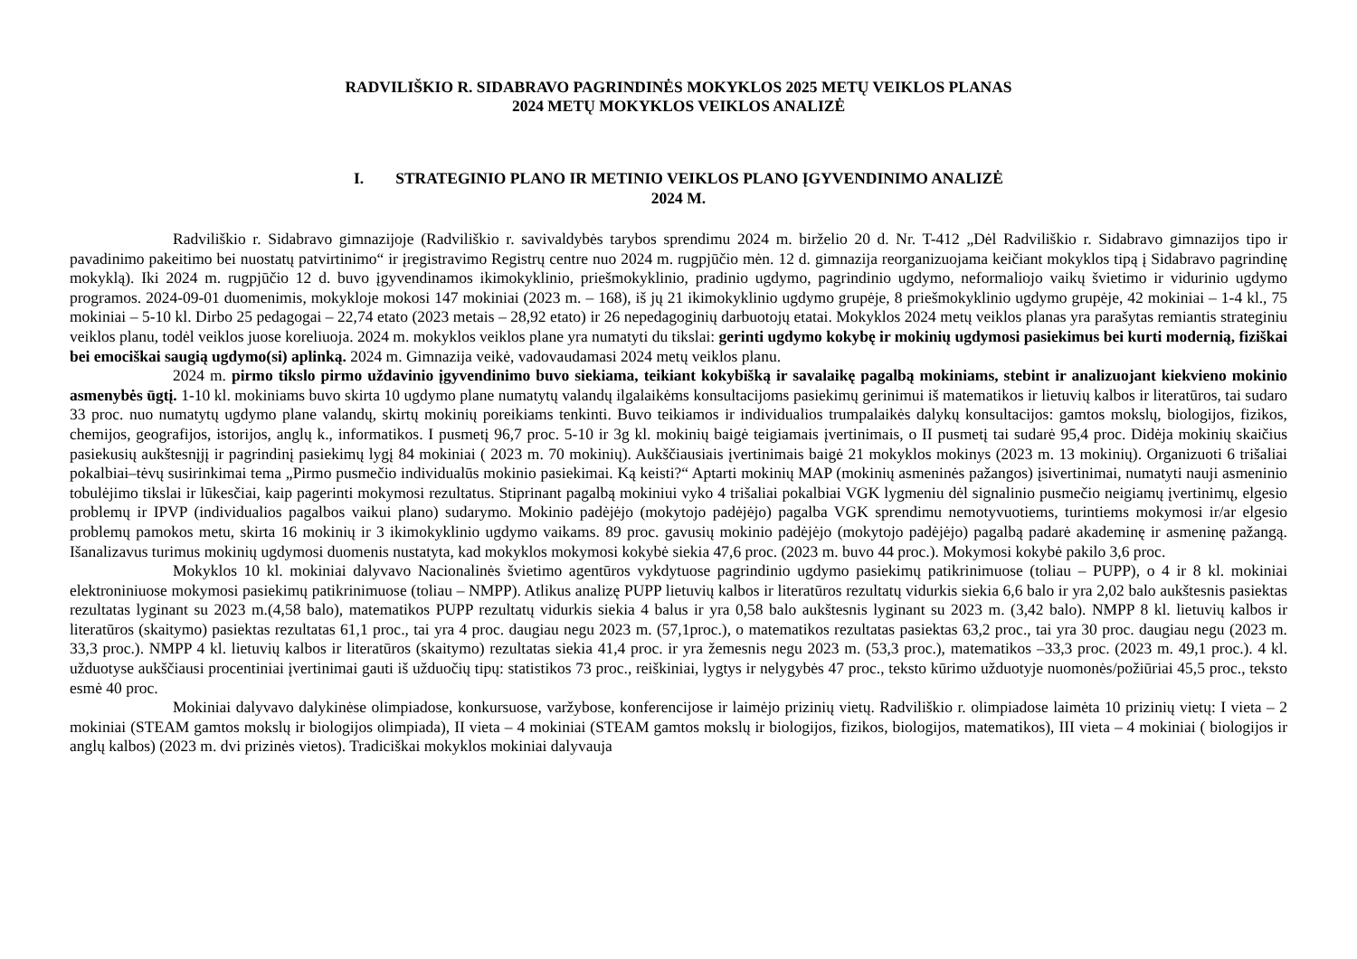RADVILIŠKIO R. SIDABRAVO PAGRINDINĖS MOKYKLOS 2025 METŲ VEIKLOS PLANAS
2024 METŲ MOKYKLOS VEIKLOS ANALIZĖ
I. STRATEGINIO PLANO IR METINIO VEIKLOS PLANO ĮGYVENDINIMO ANALIZĖ
2024 M.
Radviliškio r. Sidabravo gimnazijoje (Radviliškio r. savivaldybės tarybos sprendimu 2024 m. birželio 20 d. Nr. T-412 „Dėl Radviliškio r. Sidabravo gimnazijos tipo ir pavadinimo pakeitimo bei nuostatų patvirtinimo“ ir įregistravimo Registrų centre nuo 2024 m. rugpjūčio mėn. 12 d. gimnazija reorganizuojama keičiant mokyklos tipą į Sidabravo pagrindinę mokyklą). Iki 2024 m. rugpjūčio 12 d. buvo įgyvendinamos ikimokyklinio, priešmokyklinio, pradinio ugdymo, pagrindinio ugdymo, neformaliojo vaikų švietimo ir vidurinio ugdymo programos. 2024-09-01 duomenimis, mokykloje mokosi 147 mokiniai (2023 m. – 168), iš jų 21 ikimokyklinio ugdymo grupėje, 8 priešmokyklinio ugdymo grupėje, 42 mokiniai – 1-4 kl., 75 mokiniai – 5-10 kl. Dirbo 25 pedagogai – 22,74 etato (2023 metais – 28,92 etato) ir 26 nepedagoginių darbuotojų etatai. Mokyklos 2024 metų veiklos planas yra parašytas remiantis strateginiu veiklos planu, todėl veiklos juose koreliuoja. 2024 m. mokyklos veiklos plane yra numatyti du tikslai: gerinti ugdymo kokybę ir mokinių ugdymosi pasiekimus bei kurti modernią, fiziškai bei emociškai saugią ugdymo(si) aplinką. 2024 m. Gimnazija veikė, vadovaudamasi 2024 metų veiklos planu.
2024 m. pirmo tikslo pirmo uždavinio įgyvendinimo buvo siekiama, teikiant kokybišką ir savalaikę pagalbą mokiniams, stebint ir analizuojant kiekvieno mokinio asmenybės ūgtį. 1-10 kl. mokiniams buvo skirta 10 ugdymo plane numatytų valandų ilgalaikėms konsultacijoms pasiekimų gerinimui iš matematikos ir lietuvių kalbos ir literatūros, tai sudaro 33 proc. nuo numatytų ugdymo plane valandų, skirtų mokinių poreikiams tenkinti. Buvo teikiamos ir individualios trumpalaikės dalykų konsultacijos: gamtos mokslų, biologijos, fizikos, chemijos, geografijos, istorijos, anglų k., informatikos. I pusmetį 96,7 proc. 5-10 ir 3g kl. mokinių baigė teigiamais įvertinimais, o II pusmetį tai sudarė 95,4 proc. Didėja mokinių skaičius pasiekusių aukštesnįjį ir pagrindinį pasiekimų lygį 84 mokiniai ( 2023 m. 70 mokinių). Aukščiausiais įvertinimais baigė 21 mokyklos mokinys (2023 m. 13 mokinių). Organizuoti 6 trišaliai pokalbiai–tėvų susirinkimai tema „Pirmo pusmečio individualūs mokinio pasiekimai. Ką keisti?“ Aptarti mokinių MAP (mokinių asmeninės pažangos) įsivertinimai, numatyti nauji asmeninio tobulėjimo tikslai ir lūkesčiai, kaip pagerinti mokymosi rezultatus. Stiprinant pagalbą mokiniui vyko 4 trišaliai pokalbiai VGK lygmeniu dėl signalinio pusmečio neigiamų įvertinimų, elgesio problemų ir IPVP (individualios pagalbos vaikui plano) sudarymo. Mokinio padėjėjo (mokytojo padėjėjo) pagalba VGK sprendimu nemotyvuotiems, turintiems mokymosi ir/ar elgesio problemų pamokos metu, skirta 16 mokinių ir 3 ikimokyklinio ugdymo vaikams. 89 proc. gavusių mokinio padėjėjo (mokytojo padėjėjo) pagalbą padarė akademinę ir asmeninę pažangą. Išanalizavus turimus mokinių ugdymosi duomenis nustatyta, kad mokyklos mokymosi kokybė siekia 47,6 proc. (2023 m. buvo 44 proc.). Mokymosi kokybė pakilo 3,6 proc.
Mokyklos 10 kl. mokiniai dalyvavo Nacionalinės švietimo agentūros vykdytuose pagrindinio ugdymo pasiekimų patikrinimuose (toliau – PUPP), o 4 ir 8 kl. mokiniai elektroniniuose mokymosi pasiekimų patikrinimuose (toliau – NMPP). Atlikus analizę PUPP lietuvių kalbos ir literatūros rezultatų vidurkis siekia 6,6 balo ir yra 2,02 balo aukštesnis pasiektas rezultatas lyginant su 2023 m.(4,58 balo), matematikos PUPP rezultatų vidurkis siekia 4 balus ir yra 0,58 balo aukštesnis lyginant su 2023 m. (3,42 balo). NMPP 8 kl. lietuvių kalbos ir literatūros (skaitymo) pasiektas rezultatas 61,1 proc., tai yra 4 proc. daugiau negu 2023 m. (57,1proc.), o matematikos rezultatas pasiektas 63,2 proc., tai yra 30 proc. daugiau negu (2023 m. 33,3 proc.). NMPP 4 kl. lietuvių kalbos ir literatūros (skaitymo) rezultatas siekia 41,4 proc. ir yra žemesnis negu 2023 m. (53,3 proc.), matematikos –33,3 proc. (2023 m. 49,1 proc.). 4 kl. užduotyse aukščiausi procentiniai įvertinimai gauti iš užduočių tipų: statistikos 73 proc., reiškiniai, lygtys ir nelygybės 47 proc., teksto kūrimo užduotyje nuomonės/požiūriai 45,5 proc., teksto esmė 40 proc.
Mokiniai dalyvavo dalykinėse olimpiadose, konkursuose, varžybose, konferencijose ir laimėjo prizinių vietų. Radviliškio r. olimpiadose laimėta 10 prizinių vietų: I vieta – 2 mokiniai (STEAM gamtos mokslų ir biologijos olimpiada), II vieta – 4 mokiniai (STEAM gamtos mokslų ir biologijos, fizikos, biologijos, matematikos), III vieta – 4 mokiniai ( biologijos ir anglų kalbos) (2023 m. dvi prizinės vietos). Tradiciškai mokyklos mokiniai dalyvauja